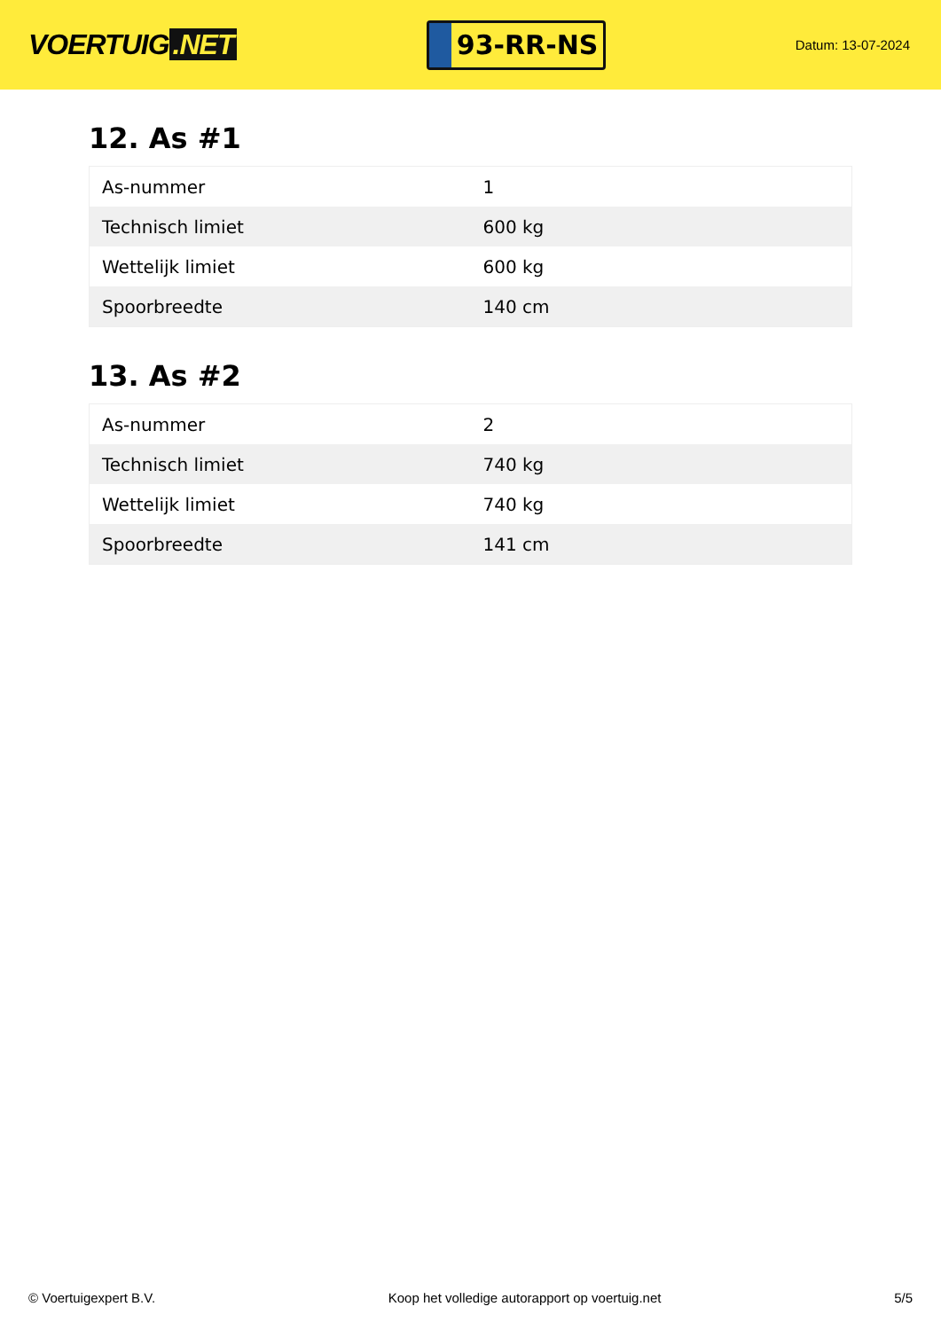VOERTUIG.NET
93-RR-NS
Datum: 13-07-2024
12. As #1
| As-nummer | 1 |
| Technisch limiet | 600 kg |
| Wettelijk limiet | 600 kg |
| Spoorbreedte | 140 cm |
13. As #2
| As-nummer | 2 |
| Technisch limiet | 740 kg |
| Wettelijk limiet | 740 kg |
| Spoorbreedte | 141 cm |
© Voertuigexpert B.V. Koop het volledige autorapport op voertuig.net 5/5